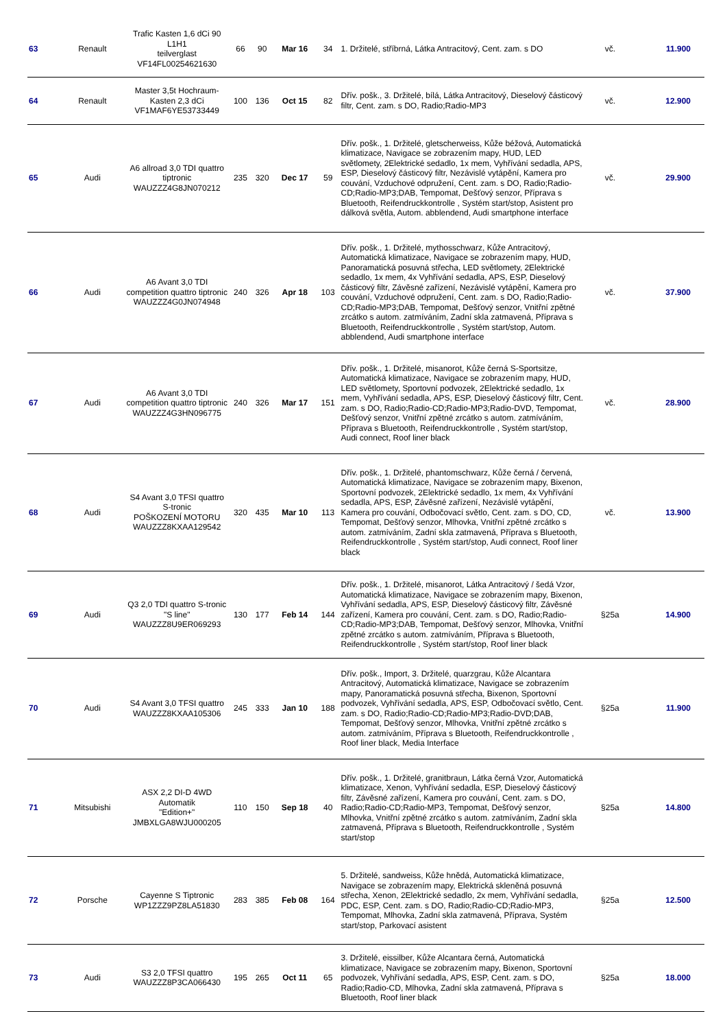| 63 | Renault | Trafic Kasten 1,6 dCi 90 L1H1 teilverglast VF14FL00254621630 | 66 | 90 | Mar 16 | 34 | 1. Držitelé, stříbrná, Látka Antracitový, Cent. zam. s DO | vč. | 11.900 |
| 64 | Renault | Master 3,5t Hochraum-Kasten 2,3 dCi VF1MAF6YE53733449 | 100 | 136 | Oct 15 | 82 | Dřív. pošk., 3. Držitelé, bílá, Látka Antracitový, Dieselový částicový filtr, Cent. zam. s DO, Radio;Radio-MP3 | vč. | 12.900 |
| 65 | Audi | A6 allroad 3,0 TDI quattro tiptronic WAUZZZ4G8JN070212 | 235 | 320 | Dec 17 | 59 | Dřív. pošk., 1. Držitelé, gletscherweiss, Kůže béžová, Automatická klimatizace, Navigace se zobrazením mapy, HUD, LED světlomety, 2Elektrické sedadlo, 1x mem, Vyhřívání sedadla, APS, ESP, Dieselový částicový filtr, Nezávislé vytápění, Kamera pro couvání, Vzduchové odpružení, Cent. zam. s DO, Radio;Radio-CD;Radio-MP3;DAB, Tempomat, Dešťový senzor, Příprava s Bluetooth, Reifendruckkontrolle , Systém start/stop, Asistent pro dálková světla, Autom. abblendend, Audi smartphone interface | vč. | 29.900 |
| 66 | Audi | A6 Avant 3,0 TDI competition quattro tiptronic WAUZZZ4G0JN074948 | 240 | 326 | Apr 18 | 103 | Dřív. pošk., 1. Držitelé, mythosschwarz, Kůže Antracitový, Automatická klimatizace, Navigace se zobrazením mapy, HUD, Panoramatická posuvná střecha, LED světlomety, 2Elektrické sedadlo, 1x mem, 4x Vyhřívání sedadla, APS, ESP, Dieselový částicový filtr, Závěsné zařízení, Nezávislé vytápění, Kamera pro couvání, Vzduchové odpružení, Cent. zam. s DO, Radio;Radio-CD;Radio-MP3;DAB, Tempomat, Dešťový senzor, Vnitřní zpětné zrcátko s autom. zatmíváním, Zadní skla zatmavená, Příprava s Bluetooth, Reifendruckkontrolle , Systém start/stop, Autom. abblendend, Audi smartphone interface | vč. | 37.900 |
| 67 | Audi | A6 Avant 3,0 TDI competition quattro tiptronic WAUZZZ4G3HN096775 | 240 | 326 | Mar 17 | 151 | Dřív. pošk., 1. Držitelé, misanorot, Kůže černá S-Sportsitze, Automatická klimatizace, Navigace se zobrazením mapy, HUD, LED světlomety, Sportovní podvozek, 2Elektrické sedadlo, 1x mem, Vyhřívání sedadla, APS, ESP, Dieselový částicový filtr, Cent. zam. s DO, Radio;Radio-CD;Radio-MP3;Radio-DVD, Tempomat, Dešťový senzor, Vnitřní zpětné zrcátko s autom. zatmíváním, Příprava s Bluetooth, Reifendruckkontrolle , Systém start/stop, Audi connect, Roof liner black | vč. | 28.900 |
| 68 | Audi | S4 Avant 3,0 TFSI quattro S-tronic POŠKOZENÍ MOTORU WAUZZZ8KXAA129542 | 320 | 435 | Mar 10 | 113 | Dřív. pošk., 1. Držitelé, phantomschwarz, Kůže černá / červená, Automatická klimatizace, Navigace se zobrazením mapy, Bixenon, Sportovní podvozek, 2Elektrické sedadlo, 1x mem, 4x Vyhřívání sedadla, APS, ESP, Závěsné zařízení, Nezávislé vytápění, Kamera pro couvání, Odbočovací světlo, Cent. zam. s DO, CD, Tempomat, Dešťový senzor, Mlhovka, Vnitřní zpětné zrcátko s autom. zatmíváním, Zadní skla zatmavená, Příprava s Bluetooth, Reifendruckkontrolle , Systém start/stop, Audi connect, Roof liner black | vč. | 13.900 |
| 69 | Audi | Q3 2,0 TDI quattro S-tronic "S line" WAUZZZ8U9ER069293 | 130 | 177 | Feb 14 | 144 | Dřív. pošk., 1. Držitelé, misanorot, Látka Antracitový / šedá Vzor, Automatická klimatizace, Navigace se zobrazením mapy, Bixenon, Vyhřívání sedadla, APS, ESP, Dieselový částicový filtr, Závěsné zařízení, Kamera pro couvání, Cent. zam. s DO, Radio;Radio-CD;Radio-MP3;DAB, Tempomat, Dešťový senzor, Mlhovka, Vnitřní zpětné zrcátko s autom. zatmíváním, Příprava s Bluetooth, Reifendruckkontrolle , Systém start/stop, Roof liner black | §25a | 14.900 |
| 70 | Audi | S4 Avant 3,0 TFSI quattro WAUZZZ8KXAA105306 | 245 | 333 | Jan 10 | 188 | Dřív. pošk., Import, 3. Držitelé, quarzgrau, Kůže Alcantara Antracitový, Automatická klimatizace, Navigace se zobrazením mapy, Panoramatická posuvná střecha, Bixenon, Sportovní podvozek, Vyhřívání sedadla, APS, ESP, Odbočovací světlo, Cent. zam. s DO, Radio;Radio-CD;Radio-MP3;Radio-DVD;DAB, Tempomat, Dešťový senzor, Mlhovka, Vnitřní zpětné zrcátko s autom. zatmíváním, Příprava s Bluetooth, Reifendruckkontrolle , Roof liner black, Media Interface | §25a | 11.900 |
| 71 | Mitsubishi | ASX 2,2 DI-D 4WD Automatik "Edition+" JMBXLGA8WJU000205 | 110 | 150 | Sep 18 | 40 | Dřív. pošk., 1. Držitelé, granitbraun, Látka černá Vzor, Automatická klimatizace, Xenon, Vyhřívání sedadla, ESP, Dieselový částicový filtr, Závěsné zařízení, Kamera pro couvání, Cent. zam. s DO, Radio;Radio-CD;Radio-MP3, Tempomat, Dešťový senzor, Mlhovka, Vnitřní zpětné zrcátko s autom. zatmíváním, Zadní skla zatmavená, Příprava s Bluetooth, Reifendruckkontrolle , Systém start/stop | §25a | 14.800 |
| 72 | Porsche | Cayenne S Tiptronic WP1ZZZ9PZ8LA51830 | 283 | 385 | Feb 08 | 164 | 5. Držitelé, sandweiss, Kůže hnědá, Automatická klimatizace, Navigace se zobrazením mapy, Elektrická skleněná posuvná střecha, Xenon, 2Elektrické sedadlo, 2x mem, Vyhřívání sedadla, PDC, ESP, Cent. zam. s DO, Radio;Radio-CD;Radio-MP3, Tempomat, Mlhovka, Zadní skla zatmavená, Příprava, Systém start/stop, Parkovací asistent | §25a | 12.500 |
| 73 | Audi | S3 2,0 TFSI quattro WAUZZZ8P3CA066430 | 195 | 265 | Oct 11 | 65 | 3. Držitelé, eissilber, Kůže Alcantara černá, Automatická klimatizace, Navigace se zobrazením mapy, Bixenon, Sportovní podvozek, Vyhřívání sedadla, APS, ESP, Cent. zam. s DO, Radio;Radio-CD, Mlhovka, Zadní skla zatmavená, Příprava s Bluetooth, Roof liner black | §25a | 18.000 |